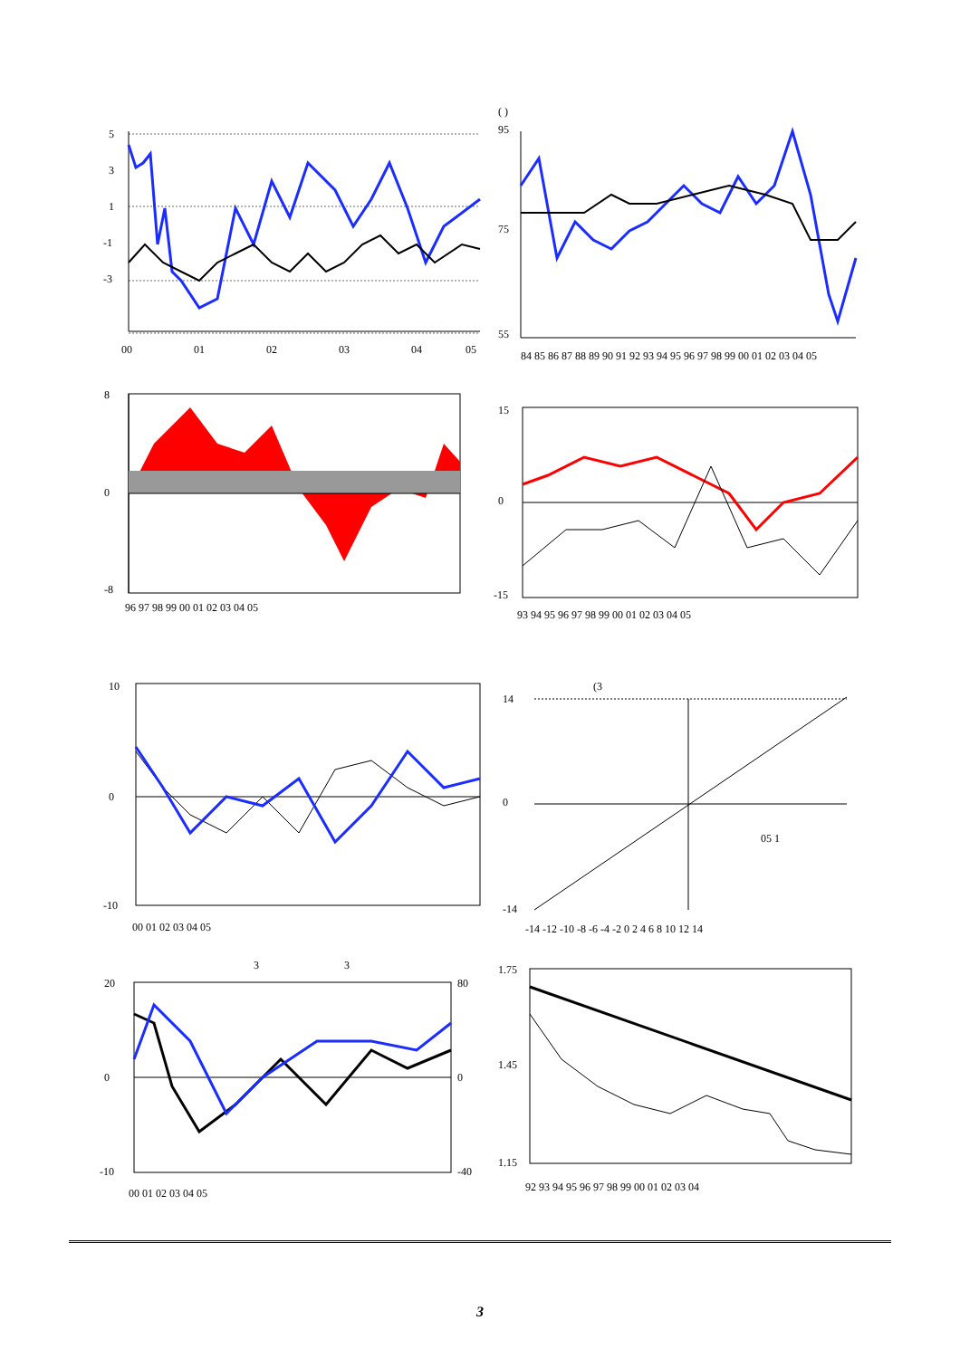5
3
1
-1
-3
00
01
02
03
04
05
( )
95
75
55
84 85 86 87 88 89 90 91 92 93 94 95 96 97 98 99 00 01 02 03 04 05
8
0
-8
96 97 98 99 00 01 02 03 04 05
15
0
-15
93 94 95 96 97 98 99 00 01 02 03 04 05
10
0
-10
00 01 02 03 04 05
(3
14
0
-14
05 1
-14 -12 -10 -8 -6 -4 -2 0 2 4 6 8 10 12 14
3
3
20
0
-10
80
0
-40
00 01 02 03 04 05
1.75
1.45
1.15
92 93 94 95 96 97 98 99 00 01 02 03 04
3